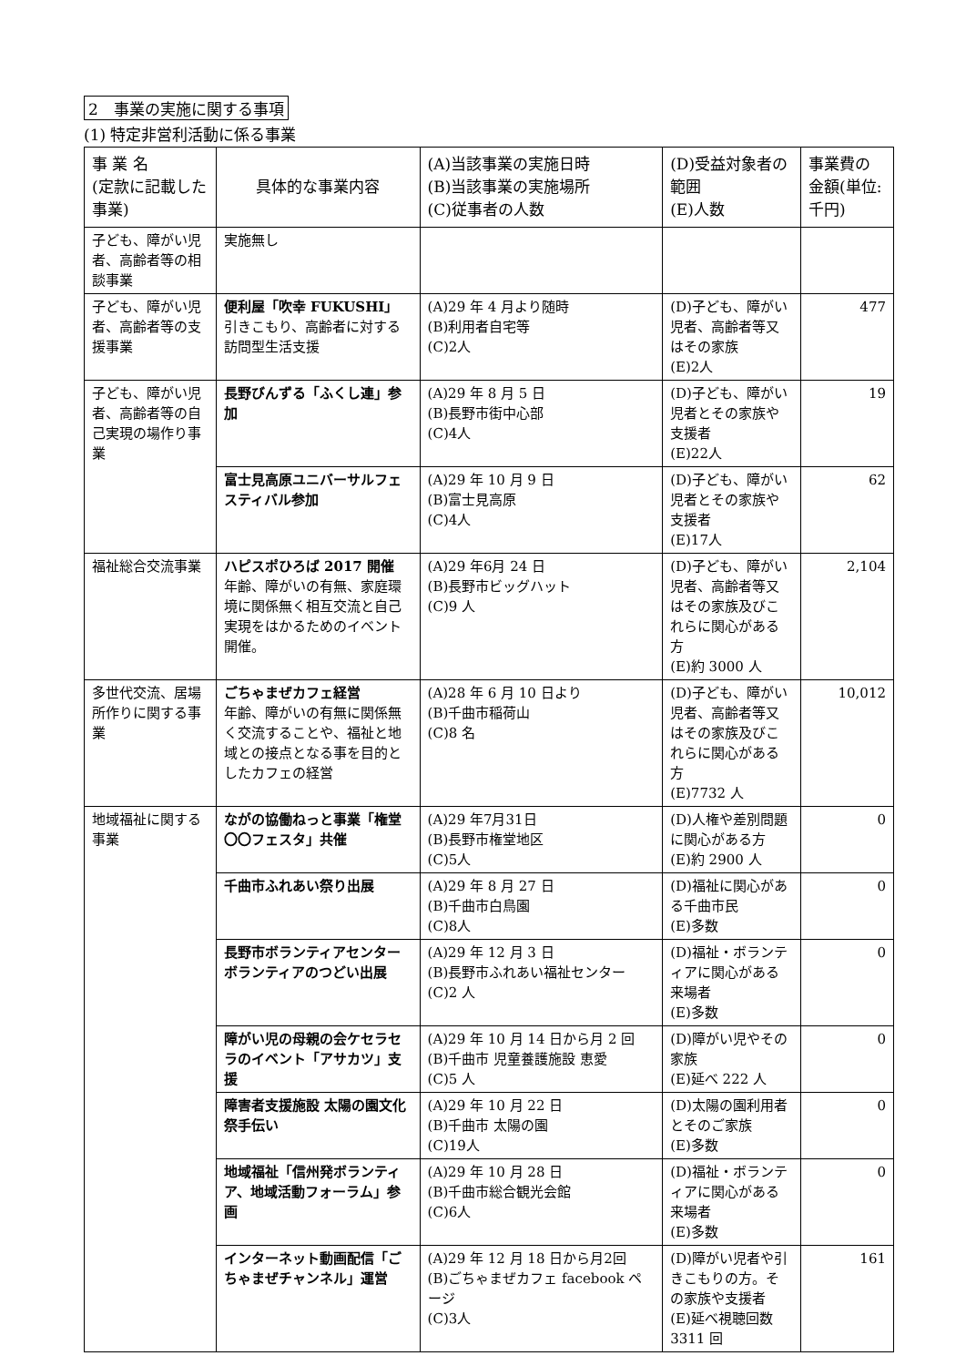2　事業の実施に関する事項
(1) 特定非営利活動に係る事業
| 事 業 名 (定款に記載した事業) | 具体的な事業内容 | (A)当該事業の実施日時 (B)当該事業の実施場所 (C)従事者の人数 | (D)受益対象者の範囲 (E)人数 | 事業費の金額(単位:千円) |
| --- | --- | --- | --- | --- |
| 子ども、障がい児者、高齢者等の相談事業 | 実施無し | | | |
| 子ども、障がい児者、高齢者等の支援事業 | 便利屋「吹幸 FUKUSHI」 引きこもり、高齢者に対する訪問型生活支援 | (A)29 年 4 月より随時 (B)利用者自宅等 (C)2人 | (D)子ども、障がい児者、高齢者等又はその家族 (E)2人 | 477 |
| 子ども、障がい児者、高齢者等の自己実現の場作り事業 | 長野びんずる「ふくし連」参加 | (A)29 年 8 月 5 日 (B)長野市街中心部 (C)4人 | (D)子ども、障がい児者とその家族や支援者 (E)22人 | 19 |
| | 富士見高原ユニバーサルフェスティバル参加 | (A)29 年 10 月 9 日 (B)富士見高原 (C)4人 | (D)子ども、障がい児者とその家族や支援者 (E)17人 | 62 |
| 福祉総合交流事業 | ハピスポひろば 2017 開催 年齢、障がいの有無、家庭環境に関係無く相互交流と自己実現をはかるためのイベント開催。 | (A)29 年6月 24 日 (B)長野市ビッグハット (C)9 人 | (D)子ども、障がい児者、高齢者等又はその家族及びこれらに関心がある方 (E)約 3000 人 | 2,104 |
| 多世代交流、居場所作りに関する事業 | ごちゃまぜカフェ経営 年齢、障がいの有無に関係無く交流することや、福祉と地域との接点となる事を目的としたカフェの経営 | (A)28 年 6 月 10 日より (B)千曲市稲荷山 (C)8 名 | (D)子ども、障がい児者、高齢者等又はその家族及びこれらに関心がある方 (E)7732 人 | 10,012 |
| 地域福祉に関する事業 | ながの協働ねっと事業「権堂〇〇フェスタ」共催 | (A)29 年7月31日 (B)長野市権堂地区 (C)5人 | (D)人権や差別問題に関心がある方 (E)約 2900 人 | 0 |
| | 千曲市ふれあい祭り出展 | (A)29 年 8 月 27 日 (B)千曲市白鳥園 (C)8人 | (D)福祉に関心がある千曲市民 (E)多数 | 0 |
| | 長野市ボランティアセンターボランティアのつどい出展 | (A)29 年 12 月 3 日 (B)長野市ふれあい福祉センター (C)2 人 | (D)福祉・ボランティアに関心がある来場者 (E)多数 | 0 |
| | 障がい児の母親の会ケセラセラのイベント「アサカツ」支援 | (A)29 年 10 月 14 日から月 2 回 (B)千曲市 児童養護施設 恵愛 (C)5 人 | (D)障がい児やその家族 (E)延べ 222 人 | 0 |
| | 障害者支援施設 太陽の園文化祭手伝い | (A)29 年 10 月 22 日 (B)千曲市 太陽の園 (C)19人 | (D)太陽の園利用者とそのご家族 (E)多数 | 0 |
| | 地域福祉「信州発ボランティア、地域活動フォーラム」参画 | (A)29 年 10 月 28 日 (B)千曲市総合観光会館 (C)6人 | (D)福祉・ボランティアに関心がある来場者 (E)多数 | 0 |
| | インターネット動画配信「ごちゃまぜチャンネル」運営 | (A)29 年 12 月 18 日から月2回 (B)ごちゃまぜカフェ facebook ページ (C)3人 | (D)障がい児者や引きこもりの方。その家族や支援者 (E)延べ視聴回数 3311 回 | 161 |